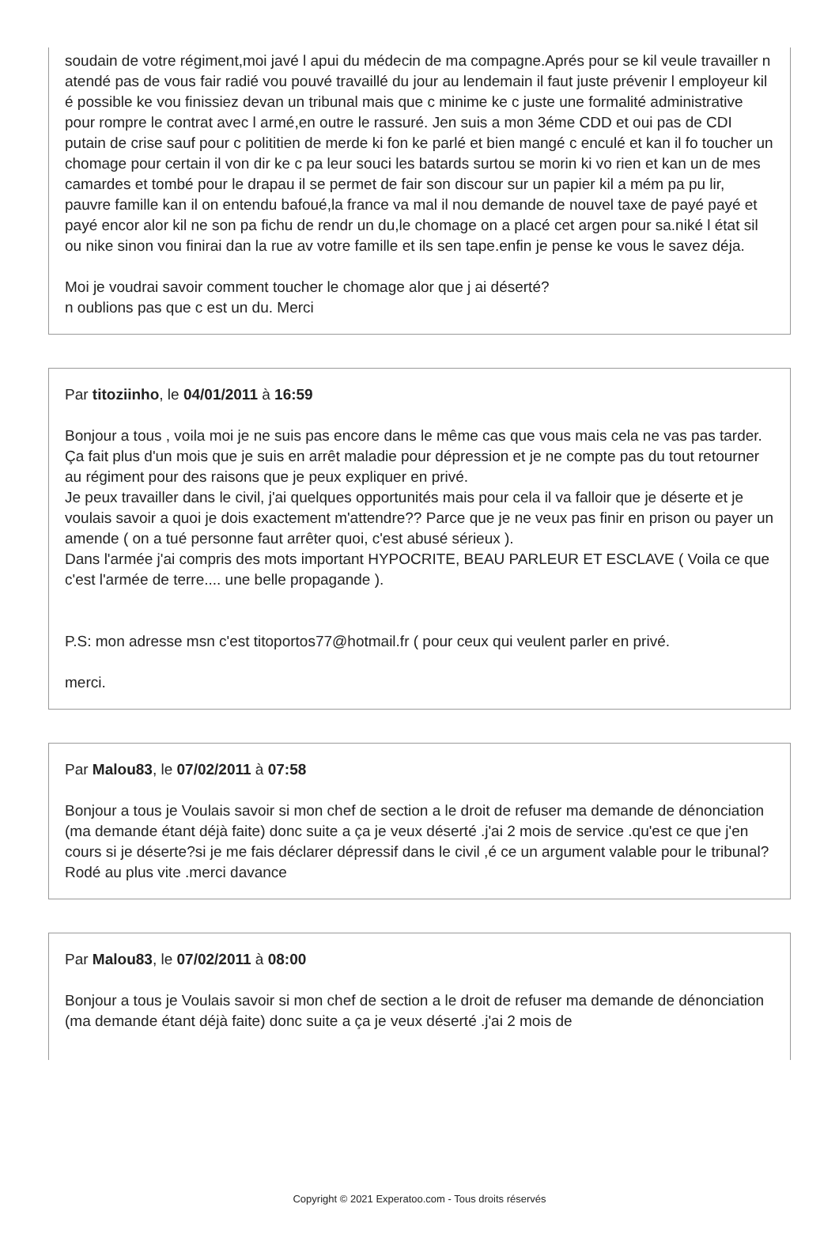soudain de votre régiment,moi javé l apui du médecin de ma compagne.Aprés pour se kil veule travailler n atendé pas de vous fair radié vou pouvé travaillé du jour au lendemain il faut juste prévenir l employeur kil é possible ke vou finissiez devan un tribunal mais que c minime ke c juste une formalité administrative pour rompre le contrat avec l armé,en outre le rassuré. Jen suis a mon 3éme CDD et oui pas de CDI putain de crise sauf pour c polititien de merde ki fon ke parlé et bien mangé c enculé et kan il fo toucher un chomage pour certain il von dir ke c pa leur souci les batards surtou se morin ki vo rien et kan un de mes camardes et tombé pour le drapau il se permet de fair son discour sur un papier kil a mém pa pu lir, pauvre famille kan il on entendu bafoué,la france va mal il nou demande de nouvel taxe de payé payé et payé encor alor kil ne son pa fichu de rendr un du,le chomage on a placé cet argen pour sa.niké l état sil ou nike sinon vou finirai dan la rue av votre famille et ils sen tape.enfin je pense ke vous le savez déja.
Moi je voudrai savoir comment toucher le chomage alor que j ai déserté?
n oublions pas que c est un du. Merci
Par titoziinho, le 04/01/2011 à 16:59
Bonjour a tous , voila moi je ne suis pas encore dans le même cas que vous mais cela ne vas pas tarder.
Ça fait plus d'un mois que je suis en arrêt maladie pour dépression et je ne compte pas du tout retourner au régiment pour des raisons que je peux expliquer en privé.
Je peux travailler dans le civil, j'ai quelques opportunités mais pour cela il va falloir que je déserte et je voulais savoir a quoi je dois exactement m'attendre?? Parce que je ne veux pas finir en prison ou payer un amende ( on a tué personne faut arrêter quoi, c'est abusé sérieux ).
Dans l'armée j'ai compris des mots important HYPOCRITE, BEAU PARLEUR ET ESCLAVE ( Voila ce que c'est l'armée de terre.... une belle propagande ).
P.S: mon adresse msn c'est titoportos77@hotmail.fr ( pour ceux qui veulent parler en privé.
merci.
Par Malou83, le 07/02/2011 à 07:58
Bonjour a tous je Voulais savoir si mon chef de section a le droit de refuser ma demande de dénonciation (ma demande étant déjà faite) donc suite a ça je veux déserté .j'ai 2 mois de service .qu'est ce que j'en cours si je déserte?si je me fais déclarer dépressif dans le civil ,é ce un argument valable pour le tribunal? Rodé au plus vite .merci davance
Par Malou83, le 07/02/2011 à 08:00
Bonjour a tous je Voulais savoir si mon chef de section a le droit de refuser ma demande de dénonciation (ma demande étant déjà faite) donc suite a ça je veux déserté .j'ai 2 mois de
Copyright © 2021 Experatoo.com - Tous droits réservés